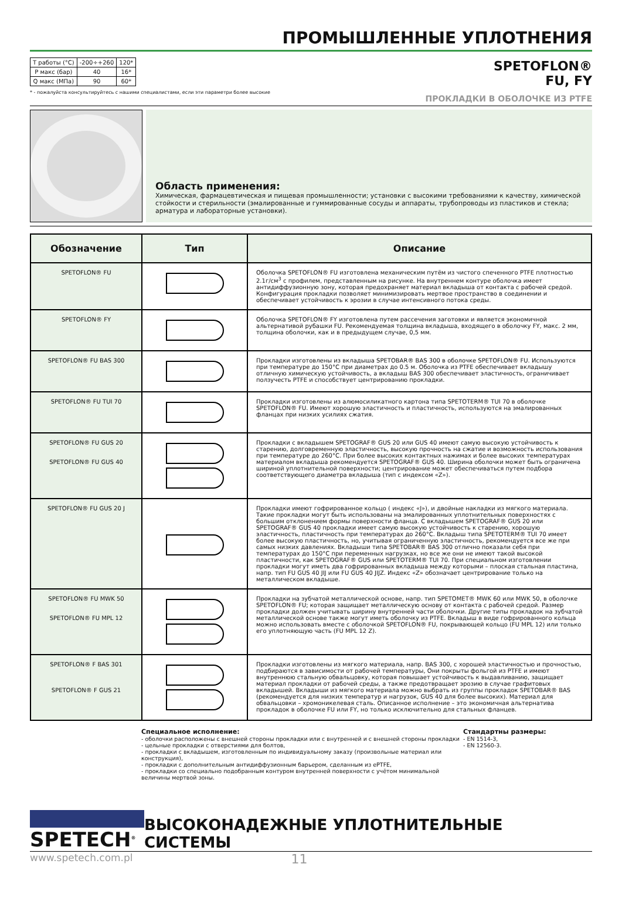ПРОМЫШЛЕННЫЕ УПЛОТНЕНИЯ
| T работы (°C) | -200÷+260 | 120* |
| P макс (бар) | 40 | 16* |
| Q макс (МПа) | 90 | 60* |
* - пожалуйста консультируйтесь с нашими специалистами, если эти параметри более высокие
SPETOFLON®
FU, FY
ПРОКЛАДКИ В ОБОЛОЧКЕ ИЗ PTFE
Область применения:
Химическая, фармацевтическая и пищевая промышленности; установки с высокими требованиями к качеству, химической стойкости и стерильности (эмалированные и гуммированные сосуды и аппараты, трубопроводы из пластиков и стекла; арматура и лабораторные установки).
| Обозначение | Тип | Описание |
| --- | --- | --- |
| SPETOFLON® FU | | Оболочка SPETOFLON® FU изготовлена механическим путём из чистого спеченного PTFE плотностью 2.1г/см<sup>3</sup> с профилем, представленным на рисунке. На внутреннем контуре оболочка имеет антидиффузионную зону, которая предохраняет материал вкладыша от контакта с рабочей средой. Конфигурация прокладки позволяет минимизировать мертвое пространство в соединении и обеспечивает устойчивость к эрозии в случае интенсивного потока среды. |
| SPETOFLON® FY | | Оболочка SPETOFLON® FY изготовлена путем рассечения заготовки и является экономичной альтернативой рубашки FU. Рекомендуемая толщина вкладыша, входящего в оболочку FY, макс. 2 мм, толщина оболочки, как и в предыдущем случае, 0,5 мм. |
| SPETOFLON® FU BAS 300 | | Прокладки изготовлены из вкладыша SPETOBAR® BAS 300 в оболочке SPETOFLON® FU. Используются при температуре до 150°C при диаметрах до 0.5 м. Оболочка из PTFE обеспечивает вкладышу отличную химическую устойчивость, а вкладыш BAS 300 обеспечивает эластичность, ограничивает ползучесть PTFE и способствует центрированию прокладки. |
| SPETOFLON® FU TUI 70 | | Прокладки изготовлены из алюмосиликатного картона типа SPETOTERM® TUI 70 в оболочке SPETOFLON® FU. Имеют хорошую эластичность и пластичность, используются на эмалированных фланцах при низких усилиях сжатия. |
| SPETOFLON® FU GUS 20 SPETOFLON® FU GUS 40 | | Прокладки с вкладышем SPETOGRAF® GUS 20 или GUS 40 имеют самую высокую устойчивость к старению, долговременную эластичность, высокую прочность на сжатие и возможность использования при температуре до 260°C. При более высоких контактных нажимах и более высоких температурах материалом вкладыша рекомендуется SPETOGRAF® GUS 40. Ширина оболочки может быть ограничена шириной уплотнительной поверхности; центрирование может обеспечиваться путем подбора соответствующего диаметра вкладыша (тип с индексом «Z»). |
| SPETOFLON® FU GUS 20 J | | Прокладки имеют гофрированное кольцо ( индекс «J»), и двойные накладки из мягкого материала. Такие прокладки могут быть использованы на эмалированных уплотнительных поверхностях с большим отклонением формы поверхности фланца. С вкладышем SPETOGRAF® GUS 20 или SPETOGRAF® GUS 40 прокладки имеет самую высокую устойчивость к старению, хорошую эластичность, пластичность при температурах до 260°C. Вкладыш типа SPETOTERM® TUI 70 имеет более высокую пластичность, но, учитывая ограниченную эластичность, рекомендуется все же при самых низких давлениях. Вкладыши типа SPETOBAR® BAS 300 отлично показали себя при температурах до 150°C при переменных нагрузках, но все же они не имеют такой высокой пластичности, как SPETOGRAF® GUS или SPETOTERM® TUI 70. При специальном изготовлении прокладки могут иметь два гофрированных вкладыша между которыми – плоская стальная пластина, напр. тип FU GUS 40 JIJ или FU GUS 40 JIJZ. Индекс «Z» обозначает центрирование только на металлическом вкладыше. |
| SPETOFLON® FU MWK 50 SPETOFLON® FU MPL 12 | | Прокладки на зубчатой металлической основе, напр. тип SPETOMET® MWK 60 или MWK 50, в оболочке SPETOFLON® FU; которая защищает металлическую основу от контакта с рабочей средой. Размер прокладки должен учитывать ширину внутренней части оболочки. Другие типы прокладок на зубчатой металлической основе также могут иметь оболочку из PTFE. Вкладыш в виде гофрированного кольца можно использовать вместе с оболочкой SPETOFLON® FU, покрывающей кольцо (FU MPL 12) или только его уплотняющую часть (FU MPL 12 Z). |
| SPETOFLON® F BAS 301 SPETOFLON® F GUS 21 | | Прокладки изготовлены из мягкого материала, напр. BAS 300, с хорошей эластичностью и прочностью, подбираются в зависимости от рабочей температуры, Они покрыты фольгой из PTFE и имеют внутреннюю стальную обвальцовку, которая повышает устойчивость к выдавливанию, защищает материал прокладки от рабочей среды, а также предотвращает эрозию в случае графитовых вкладышей. Вкладыши из мягкого материала можно выбрать из группы прокладок SPETOBAR® BAS (рекомендуется для низких температур и нагрузок, GUS 40 для более высоких). Материал для обвальцовки – хромоникелевая сталь. Описанное исполнение – это экономичная альтернатива прокладок в оболочке FU или FY, но только исключительно для стальных фланцев. |
Специальное исполнение:
- оболочки расположены с внешней стороны прокладки или с внутренней и с внешней стороны прокладки
- цельные прокладки с отверстиями для болтов,
- прокладки с вкладышем, изготовленным по индивидуальному заказу (произвольные материал или конструкция),
- прокладки с дополнительным антидиффузионным барьером, сделанным из ePTFE,
- прокладки со специально подобранным контуром внутренней поверхности с учётом минимальной величины мертвой зоны.
Стандартны размеры:
- EN 1514-3,
- EN 12560-3.
SPETECH<sup>®</sup>
ВЫСОКОНАДЕЖНЫЕ УПЛОТНИТЕЛЬНЫЕ СИСТЕМЫ
www.spetech.com.pl
11